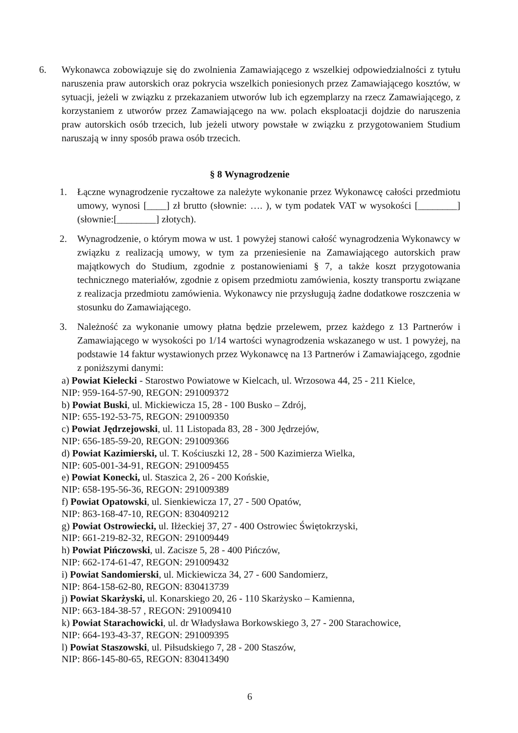6. Wykonawca zobowiązuje się do zwolnienia Zamawiającego z wszelkiej odpowiedzialności z tytułu naruszenia praw autorskich oraz pokrycia wszelkich poniesionych przez Zamawiającego kosztów, w sytuacji, jeżeli w związku z przekazaniem utworów lub ich egzemplarzy na rzecz Zamawiającego, z korzystaniem z utworów przez Zamawiającego na ww. polach eksploatacji dojdzie do naruszenia praw autorskich osób trzecich, lub jeżeli utwory powstałe w związku z przygotowaniem Studium naruszają w inny sposób prawa osób trzecich.
§ 8 Wynagrodzenie
1. Łączne wynagrodzenie ryczałtowe za należyte wykonanie przez Wykonawcę całości przedmiotu umowy, wynosi [____] zł brutto (słownie: …. ), w tym podatek VAT w wysokości [________] (słownie:[________] złotych).
2. Wynagrodzenie, o którym mowa w ust. 1 powyżej stanowi całość wynagrodzenia Wykonawcy w związku z realizacją umowy, w tym za przeniesienie na Zamawiającego autorskich praw majątkowych do Studium, zgodnie z postanowieniami § 7, a także koszt przygotowania technicznego materiałów, zgodnie z opisem przedmiotu zamówienia, koszty transportu związane z realizacja przedmiotu zamówienia. Wykonawcy nie przysługują żadne dodatkowe roszczenia w stosunku do Zamawiającego.
3. Należność za wykonanie umowy płatna będzie przelewem, przez każdego z 13 Partnerów i Zamawiającego w wysokości po 1/14 wartości wynagrodzenia wskazanego w ust. 1 powyżej, na podstawie 14 faktur wystawionych przez Wykonawcę na 13 Partnerów i Zamawiającego, zgodnie z poniższymi danymi:
a) Powiat Kielecki - Starostwo Powiatowe w Kielcach, ul. Wrzosowa 44, 25 - 211 Kielce,
NIP: 959-164-57-90, REGON: 291009372
b) Powiat Buski, ul. Mickiewicza 15, 28 - 100 Busko – Zdrój,
NIP: 655-192-53-75, REGON: 291009350
c) Powiat Jędrzejowski, ul. 11 Listopada 83, 28 - 300 Jędrzejów,
NIP: 656-185-59-20, REGON: 291009366
d) Powiat Kazimierski, ul. T. Kościuszki 12, 28 - 500 Kazimierza Wielka,
NIP: 605-001-34-91, REGON: 291009455
e) Powiat Konecki, ul. Staszica 2, 26 - 200 Końskie,
NIP: 658-195-56-36, REGON: 291009389
f) Powiat Opatowski, ul. Sienkiewicza 17, 27 - 500 Opatów,
NIP: 863-168-47-10, REGON: 830409212
g) Powiat Ostrowiecki, ul. Iłżeckiej 37, 27 - 400 Ostrowiec Świętokrzyski,
NIP: 661-219-82-32, REGON: 291009449
h) Powiat Pińczowski, ul. Zacisze 5, 28 - 400 Pińczów,
NIP: 662-174-61-47, REGON: 291009432
i) Powiat Sandomierski, ul. Mickiewicza 34, 27 - 600 Sandomierz,
NIP: 864-158-62-80, REGON: 830413739
j) Powiat Skarżyski, ul. Konarskiego 20, 26 - 110 Skarżysko – Kamienna,
NIP: 663-184-38-57 , REGON: 291009410
k) Powiat Starachowicki, ul. dr Władysława Borkowskiego 3, 27 - 200 Starachowice,
NIP: 664-193-43-37, REGON: 291009395
l) Powiat Staszowski, ul. Piłsudskiego 7, 28 - 200 Staszów,
NIP: 866-145-80-65, REGON: 830413490
6